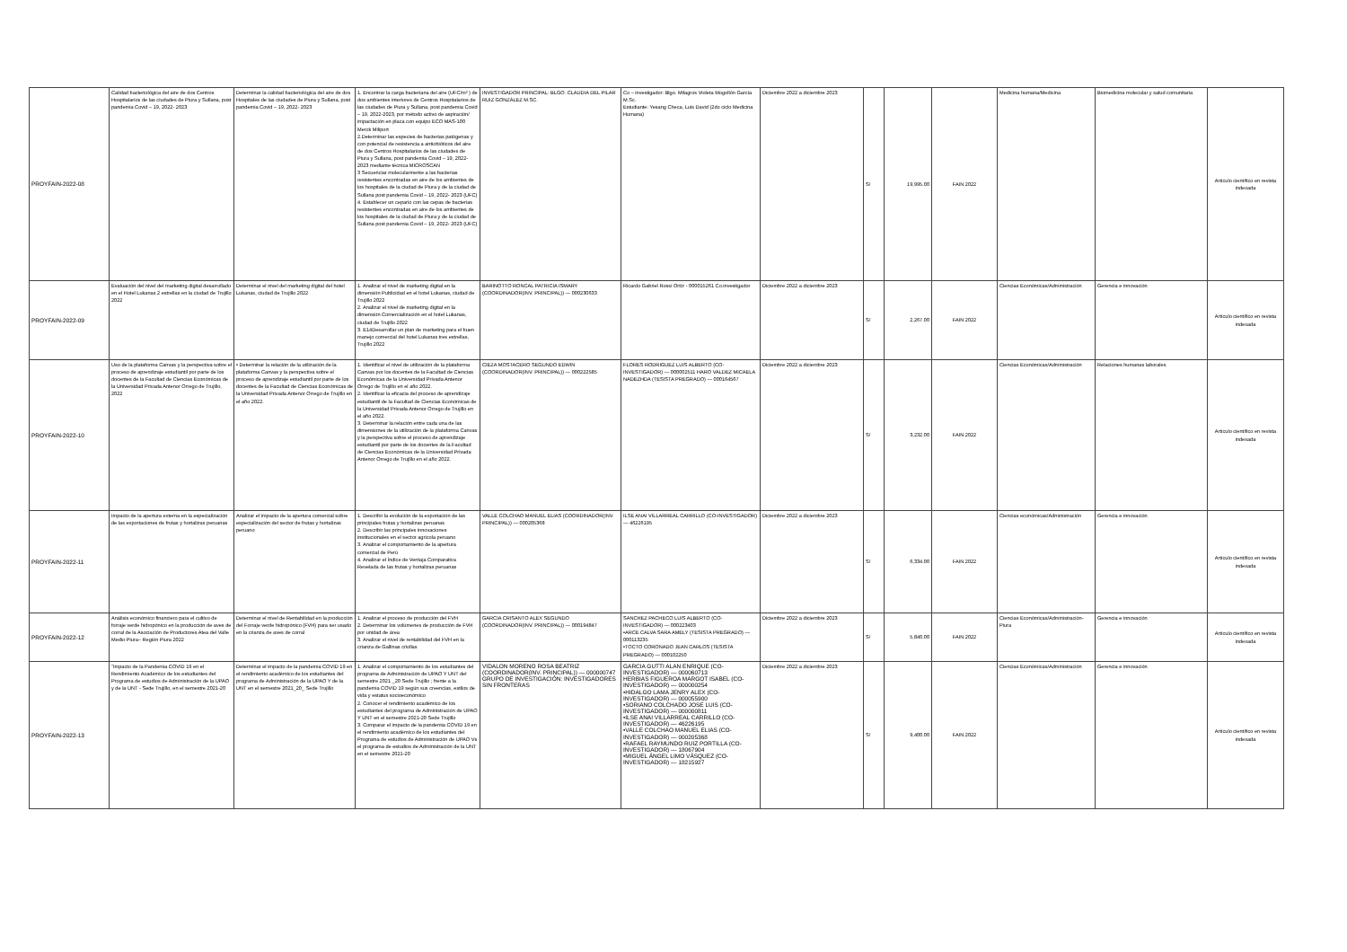| PROYFAIN-2022-08 | Calidad bacteriológica del aire de dos Centros Hospitalarios de las ciudades de Piura y Sullana, post pandemia Covid – 19, 2022- 2023 | Determinar la calidad bacteriológica del aire de dos Hospitales de las ciudades de Piura y Sullana, post pandemia Covid – 19, 2022- 2023 | 1. Encontrar la carga bacteriana del aire (UFC/m³ ) de dos ambientes interiores de Centros Hospitalarios de las ciudades de Piura y Sullana, post pandemia Covid – 19, 2022-2023, por método activo de aspiración/ impactación en placa con equipo ECO MAS-100 Merck Miliport 2.Determinar las especies de bacterias patógenas y con potencial de resistencia a antiobióticos del aire de dos Centros Hospitalarios de las ciudades de Piura y Sullana, post pandemia Covid – 19, 2022- 2023 mediante técnica MICROSCAN 3 Secuenciar molecularmente a las bacterias resistentes encontradas en aire de los ambientes de los hospitales de la ciudad de Piura y de la ciudad de Sullana post pandemia Covid – 19, 2022- 2023 (UFC) 4. Establecer un cepario con las cepas de bacterias resistentes encontradas en aire de los ambientes de los hospitales de la ciudad de Piura y de la ciudad de Sullana post pandemia Covid – 19, 2022- 2023 (UFC) | INVESTIGADOR PRINCIPAL: BLGO. CLAUDIA DEL PILAR RUIZ GONZÁLEZ M.SC. | Co – investigador: Blgo. Milagros Violeta Mogollón García M.Sc. Estudiante: Yesang Checa, Luis David (2do ciclo Medicina Humana) | Diciembre 2022 a diciembre 2023 | S/ | 19,995.00 | FAIN 2022 | Medicina humana/Medicina | Biomedicina molecular y salud comunitaria | Artículo científico en revista indexada |
| PROYFAIN-2022-09 | Evaluación del nivel del marketing digital desarrollado en el Hotel Lukanas 2 estrellas en la ciudad de Trujillo 2022 | Determinar el nivel del marketing digital del hotel Lukanas, ciudad de Trujillo 2022 | 1. Analizar el nivel de marketing digital en la dimensión Publicidad en el hotel Lukanas, ciudad de Trujillo 2022 2. Analizar el nivel de marketing digital en la dimensión Comercialización en el hotel Lukanas, ciudad de Trujillo 2022 3. E14Desarrollar un plan de marketing para el buen manejo comercial del hotel Lukanas tres estrellas, Trujillo 2022 | BARINOTTO RONCAL PATRICIA ISMARY (COORDINADOR(INV. PRINCIPAL)) — 000230633 | Ricardo Gabriel Rossi Ortíz - 000015261 Co.investigador | Diciembre 2022 a diciembre 2023 | S/ | 2,267.00 | FAIN 2022 | Ciencias Económicas/Administración | Gerencia e innovación | Artículo científico en revista indexada |
| PROYFAIN-2022-10 | Uso de la plataforma Canvas y la perspectiva sobre el proceso de aprendizaje estudiantil por parte de los docentes de la Facultad de Ciencias Económicas de la Universidad Privada Antenor Orrego de Trujillo, 2022 | • Determinar la relación de la utilización de la plataforma Canvas y la perspectiva sobre el proceso de aprendizaje estudiantil por parte de los docentes de la Facultad de Ciencias Económicas de la Universidad Privada Antenor Orrego de Trujillo en el año 2022. | 1. Identificar el nivel de utilización de la plataforma Canvas por los docentes de la Facultad de Ciencias Económicas de la Universidad Privada Antenor Orrego de Trujillo en el año 2022. 2. Identificar la eficacia del proceso de aprendizaje estudiantil de la Facultad de Ciencias Económicas de la Universidad Privada Antenor Orrego de Trujillo en el año 2022. 3. Determinar la relación entre cada una de las dimensiones de la utilización de la plataforma Canvas y la perspectiva sobre el proceso de aprendizaje estudiantil por parte de los docentes de la Facultad de Ciencias Económicas de la Universidad Privada Antenor Orrego de Trujillo en el año 2022. | CIEZA MOSTACERO SEGUNDO EDWIN (COORDINADOR(INV. PRINCIPAL)) — 000222585 | FLORES RODRIGUEZ LUIS ALBERTO (CO-INVESTIGADOR) — 000002511 HARO VALDEZ MICAELA NADEZHDA (TESISTA PREGRADO) — 000164567 | Diciembre 2022 a diciembre 2023 | S/ | 3,232.00 | FAIN 2022 | Ciencias Económicas/Administración | Relaciones humanas laborales | Artículo científico en revista indexada |
| PROYFAIN-2022-11 | Impacto de la apertura externa en la especialización de las exportaciones de frutas y hortalizas peruanas | Analizar el impacto de la apertura comercial sobre especialización del sector de frutas y hortalizas peruano | 1. Describir la evolución de la exportación de las principales frutas y hortalizas peruanas 2. Describir las principales innovaciones institucionales en el sector agrícola peruano 3. Analizar el comportamiento de la apertura comercial de Perú 4. Analizar el Índice de Ventaja Comparativa Revelada de las frutas y hortalizas peruanas | VALLE COLCHAO MANUEL ELIAS (COORDINADOR(INV. PRINCIPAL)) — 000205368 | ILSE ANAI VILLARREAL CARRILLO (CO-INVESTIGADOR) — 46226195 | Diciembre 2022 a diciembre 2023 | S/ | 6,334.00 | FAIN 2022 | Ciencias económicas/Administración | Gerencia e innovación | Artículo científico en revista indexada |
| PROYFAIN-2022-12 | Análisis económico financiero para el cultivo de forraje verde hidropónico en la producción de aves de corral de la Asociación de Productores Atea del Valle Medio Piura– Región Piura 2022 | Determinar el nivel de Rentabilidad en la producción del Forraje verde hidropónico (FVH) para ser usado en la crianza de aves de corral | 1. Analizar el proceso de producción del FVH 2. Determinar los volúmenes de producción de FVH por unidad de área 3. Analizar el nivel de rentabilidad del FVH en la crianza de Gallinas criollas | GARCIA CRISANTO ALEX SEGUNDO (COORDINADOR(INV. PRINCIPAL)) — 000194847 | SANCHEZ PACHECO LUIS ALBERTO (CO-INVESTIGADOR) — 000223403 •ARCE CALVA SARA AMELY (TESISTA PREGRADO) — 000113235 •TOCTO CORONADO JEAN CARLOS (TESISTA PREGRADO) — 000102250 | Diciembre 2022 a diciembre 2023 | S/ | 5,840.00 | FAIN 2022 | Ciencias Económicas/Administración-Piura | Gerencia e innovación | Artículo científico en revista indexada |
| PROYFAIN-2022-13 | "Impacto de la Pandemia COVID 19 en el Rendimiento Académico de los estudiantes del Programa de estudios de Administración de la UPAO y de la UNT - Sede Trujillo, en el semestre 2021-20 | Determinar el impacto de la pandemia COVID 19 en el rendimiento académico de los estudiantes del programa de Administración de la UPAO Y de la UNT en el semestre 2021_20_ Sede Trujillo | 1. Analizar el comportamiento de los estudiantes del programa de Administración de UPAO Y UNT del semestre 2021 _20 Sede Trujillo ; frente a la pandemia COVID 19 según sus creencias, estilos de vida y estatus socioeconómico 2. Conocer el rendimiento académico de los estudiantes del programa de Administración de UPAO Y UNT en el semestre 2021-20 Sede Trujillo 3. Comparar el impacto de la pandemia COVID 19 en el rendimiento académico de los estudiantes del Programa de estudios de Administración de UPAO Vs el programa de estudios de Administración de la UNT en el semestre 2021-20 | VIDALON MORENO ROSA BEATRIZ (COORDINADOR(INV. PRINCIPAL)) — 000000747 GRUPO DE INVESTIGACIÓN: INVESTIGADORES SIN FRONTERAS | GARCIA GUTTI ALAN ENRIQUE (CO-INVESTIGADOR) — 000060713 HERBIAS FIGUEROA MARGOT ISABEL (CO-INVESTIGADOR) — 000000254 •HIDALGO LAMA JENRY ALEX (CO-INVESTIGADOR) — 000055900 •SORIANO COLCHADO JOSE LUIS (CO-INVESTIGADOR) — 000000811 •ILSE ANAI VILLARREAL CARRILLO (CO-INVESTIGADOR) — 46226195 •VALLE COLCHAO MANUEL ELIAS (CO-INVESTIGADOR) — 000205368 •RAFAEL RAYMUNDO RUIZ PORTILLA (CO-INVESTIGADOR) — 18067904 •MIGUEL ÁNGEL LIMO VÁSQUEZ (CO-INVESTIGADOR) — 18215927 | Diciembre 2022 a diciembre 2023 | S/ | 9,400.00 | FAIN 2022 | Ciencias Económicas/Administración | Gerencia e innovación | Artículo científico en revista indexada |